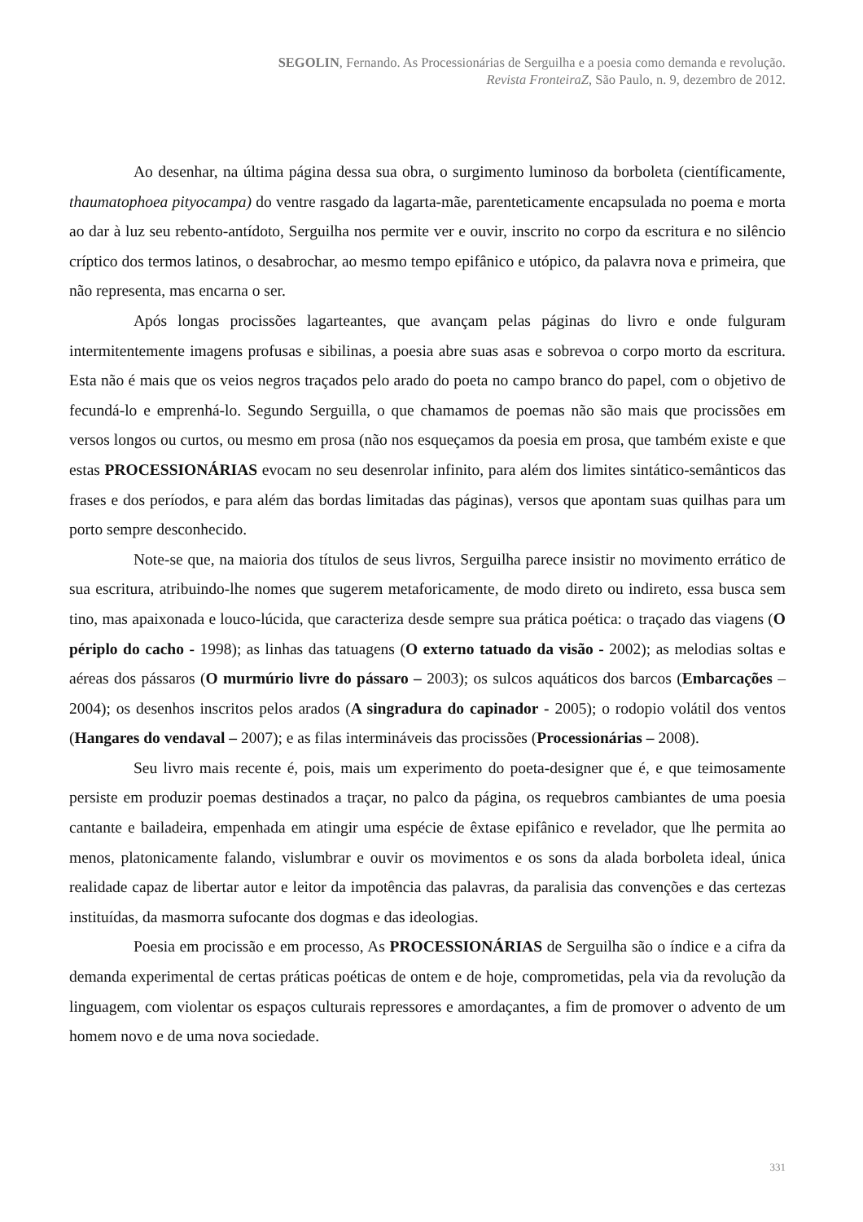SEGOLIN, Fernando. As Processionárias de Serguilha e a poesia como demanda e revolução.
Revista FronteiraZ, São Paulo, n. 9, dezembro de 2012.
Ao desenhar, na última página dessa sua obra, o surgimento luminoso da borboleta (científicamente, thaumatophoea pityocampa) do ventre rasgado da lagarta-mãe, parenteticamente encapsulada no poema e morta ao dar à luz seu rebento-antídoto, Serguilha nos permite ver e ouvir, inscrito no corpo da escritura e no silêncio críptico dos termos latinos, o desabrochar, ao mesmo tempo epifânico e utópico, da palavra nova e primeira, que não representa, mas encarna o ser.
Após longas procissões lagarteantes, que avançam pelas páginas do livro e onde fulguram intermitentemente imagens profusas e sibilinas, a poesia abre suas asas e sobrevoa o corpo morto da escritura. Esta não é mais que os veios negros traçados pelo arado do poeta no campo branco do papel, com o objetivo de fecundá-lo e emprenhá-lo. Segundo Serguilla, o que chamamos de poemas não são mais que procissões em versos longos ou curtos, ou mesmo em prosa (não nos esqueçamos da poesia em prosa, que também existe e que estas PROCESSIONÁRIAS evocam no seu desenrolar infinito, para além dos limites sintático-semânticos das frases e dos períodos, e para além das bordas limitadas das páginas), versos que apontam suas quilhas para um porto sempre desconhecido.
Note-se que, na maioria dos títulos de seus livros, Serguilha parece insistir no movimento errático de sua escritura, atribuindo-lhe nomes que sugerem metaforicamente, de modo direto ou indireto, essa busca sem tino, mas apaixonada e louco-lúcida, que caracteriza desde sempre sua prática poética: o traçado das viagens (O périplo do cacho - 1998); as linhas das tatuagens (O externo tatuado da visão - 2002); as melodias soltas e aéreas dos pássaros (O murmúrio livre do pássaro – 2003); os sulcos aquáticos dos barcos (Embarcações – 2004); os desenhos inscritos pelos arados (A singradura do capinador - 2005); o rodopio volátil dos ventos (Hangares do vendaval – 2007); e as filas intermináveis das procissões (Processionárias – 2008).
Seu livro mais recente é, pois, mais um experimento do poeta-designer que é, e que teimosamente persiste em produzir poemas destinados a traçar, no palco da página, os requebros cambiantes de uma poesia cantante e bailadeira, empenhada em atingir uma espécie de êxtase epifânico e revelador, que lhe permita ao menos, platonicamente falando, vislumbrar e ouvir os movimentos e os sons da alada borboleta ideal, única realidade capaz de libertar autor e leitor da impotência das palavras, da paralisia das convenções e das certezas instituídas, da masmorra sufocante dos dogmas e das ideologias.
Poesia em procissão e em processo, As PROCESSIONÁRIAS de Serguilha são o índice e a cifra da demanda experimental de certas práticas poéticas de ontem e de hoje, comprometidas, pela via da revolução da linguagem, com violentar os espaços culturais repressores e amordaçantes, a fim de promover o advento de um homem novo e de uma nova sociedade.
331